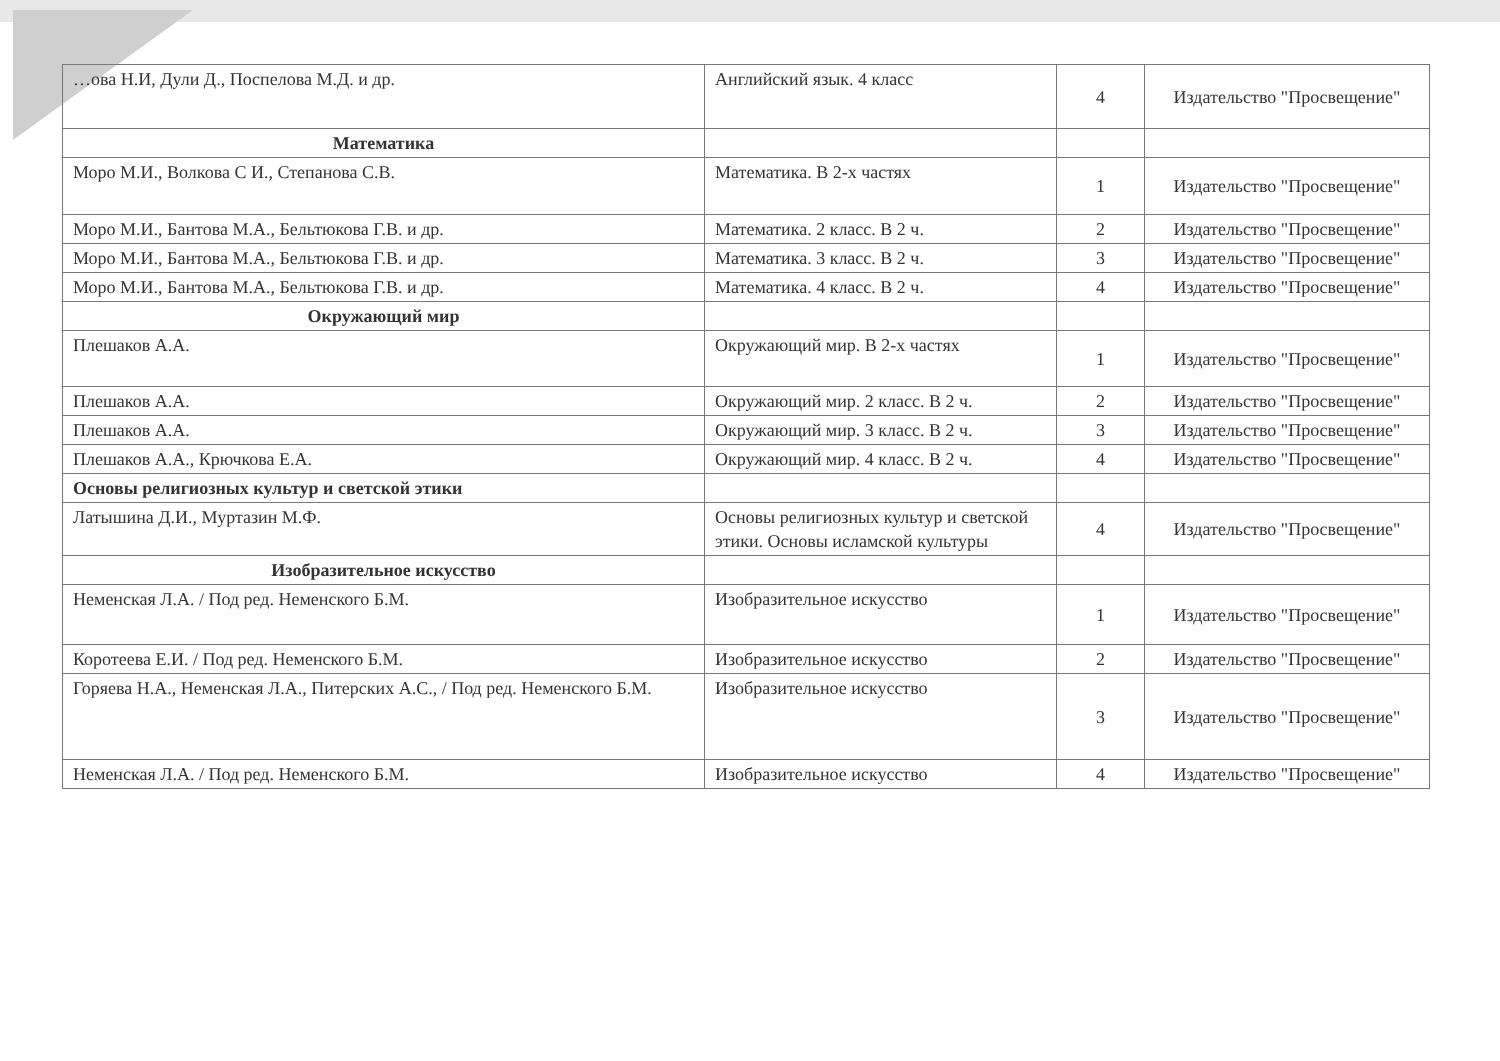| …ова Н.И, Дули Д., Поспелова М.Д. и др. | Английский язык. 4 класс | 4 | Издательство "Просвещение" |
| Математика | | | |
| Моро М.И., Волкова С И., Степанова С.В. | Математика. В 2-х частях | 1 | Издательство "Просвещение" |
| Моро М.И., Бантова М.А., Бельтюкова Г.В. и др. | Математика. 2 класс. В 2 ч. | 2 | Издательство "Просвещение" |
| Моро М.И., Бантова М.А., Бельтюкова Г.В. и др. | Математика. 3 класс. В 2 ч. | 3 | Издательство "Просвещение" |
| Моро М.И., Бантова М.А., Бельтюкова Г.В. и др. | Математика. 4 класс. В 2 ч. | 4 | Издательство "Просвещение" |
| Окружающий мир | | | |
| Плешаков А.А. | Окружающий мир. В 2-х частях | 1 | Издательство "Просвещение" |
| Плешаков А.А. | Окружающий мир. 2 класс. В 2 ч. | 2 | Издательство "Просвещение" |
| Плешаков А.А. | Окружающий мир. 3 класс. В 2 ч. | 3 | Издательство "Просвещение" |
| Плешаков А.А., Крючкова Е.А. | Окружающий мир. 4 класс. В 2 ч. | 4 | Издательство "Просвещение" |
| Основы религиозных культур и светской этики | | | |
| Латышина Д.И., Муртазин М.Ф. | Основы религиозных культур и светской этики. Основы исламской культуры | 4 | Издательство "Просвещение" |
| Изобразительное искусство | | | |
| Неменская Л.А. / Под ред. Неменского Б.М. | Изобразительное искусство | 1 | Издательство "Просвещение" |
| Коротеева Е.И. / Под ред. Неменского Б.М. | Изобразительное искусство | 2 | Издательство "Просвещение" |
| Горяева Н.А., Неменская Л.А., Питерских А.С., / Под ред. Неменского Б.М. | Изобразительное искусство | 3 | Издательство "Просвещение" |
| Неменская Л.А. / Под ред. Неменского Б.М. | Изобразительное искусство | 4 | Издательство "Просвещение" |